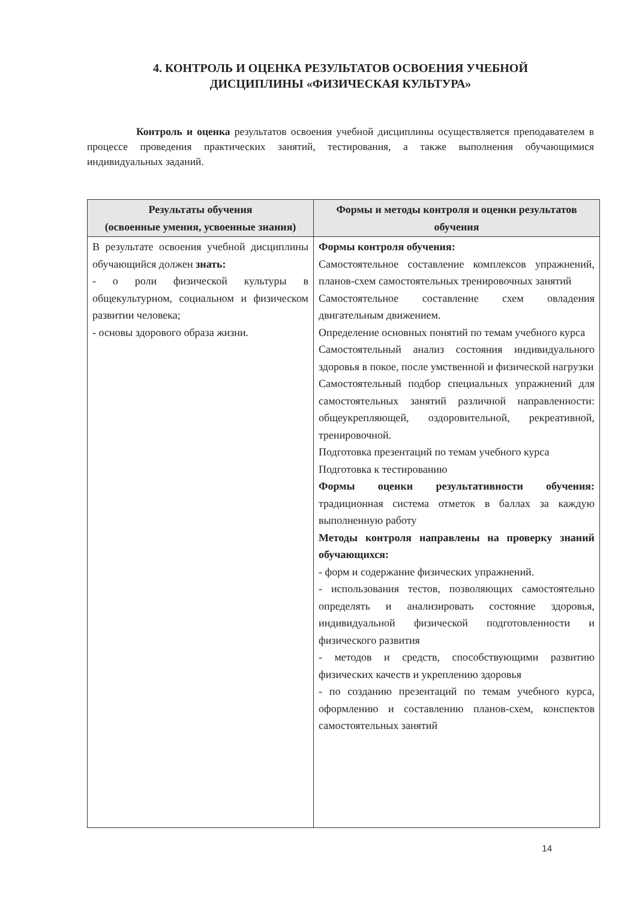4. КОНТРОЛЬ И ОЦЕНКА РЕЗУЛЬТАТОВ ОСВОЕНИЯ УЧЕБНОЙ
ДИСЦИПЛИНЫ «ФИЗИЧЕСКАЯ КУЛЬТУРА»
Контроль и оценка результатов освоения учебной дисциплины осуществляется преподавателем в процессе проведения практических занятий, тестирования, а также выполнения обучающимися индивидуальных заданий.
| Результаты обучения (освоенные умения, усвоенные знания) | Формы и методы контроля и оценки результатов обучения |
| --- | --- |
| В результате освоения учебной дисциплины обучающийся должен знать: - о роли физической культуры в общекультурном, социальном и физическом развитии человека; - основы здорового образа жизни. | Формы контроля обучения: Самостоятельное составление комплексов упражнений, планов-схем самостоятельных тренировочных занятий Самостоятельное составление схем овладения двигательным движением. Определение основных понятий по темам учебного курса Самостоятельный анализ состояния индивидуального здоровья в покое, после умственной и физической нагрузки Самостоятельный подбор специальных упражнений для самостоятельных занятий различной направленности: общеукрепляющей, оздоровительной, рекреативной, тренировочной. Подготовка презентаций по темам учебного курса Подготовка к тестированию Формы оценки результативности обучения: традиционная система отметок в баллах за каждую выполненную работу Методы контроля направлены на проверку знаний обучающихся: - форм и содержание физических упражнений. - использования тестов, позволяющих самостоятельно определять и анализировать состояние здоровья, индивидуальной физической подготовленности и физического развития - методов и средств, способствующими развитию физических качеств и укреплению здоровья - по созданию презентаций по темам учебного курса, оформлению и составлению планов-схем, конспектов самостоятельных занятий |
14